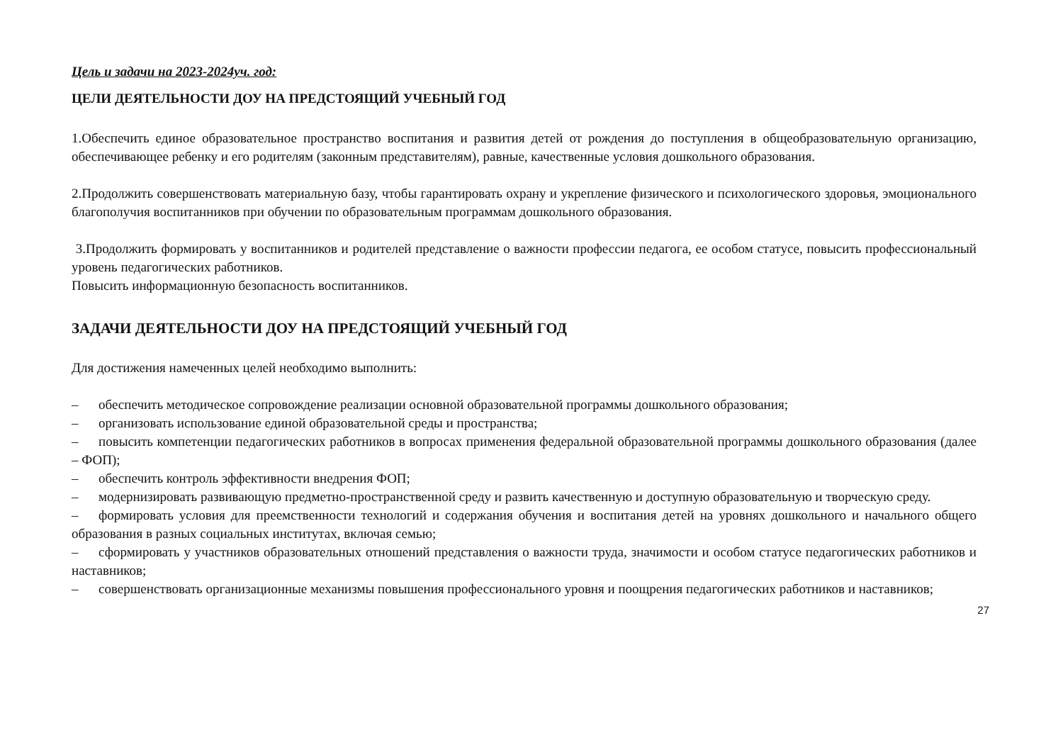Цель и задачи на 2023-2024уч. год:
ЦЕЛИ ДЕЯТЕЛЬНОСТИ ДОУ НА ПРЕДСТОЯЩИЙ УЧЕБНЫЙ ГОД
1.Обеспечить единое образовательное пространство воспитания и развития детей от рождения до поступления в общеобразовательную организацию, обеспечивающее ребенку и его родителям (законным представителям), равные, качественные условия дошкольного образования.
2.Продолжить совершенствовать материальную базу, чтобы гарантировать охрану и укрепление физического и психологического здоровья, эмоционального благополучия воспитанников при обучении по образовательным программам дошкольного образования.
3.Продолжить формировать у воспитанников и родителей представление о важности профессии педагога, ее особом статусе, повысить профессиональный уровень педагогических работников.
Повысить информационную безопасность воспитанников.
ЗАДАЧИ ДЕЯТЕЛЬНОСТИ ДОУ НА ПРЕДСТОЯЩИЙ УЧЕБНЫЙ ГОД
Для достижения намеченных целей необходимо выполнить:
– обеспечить методическое сопровождение реализации основной образовательной программы дошкольного образования;
– организовать использование единой образовательной среды и пространства;
– повысить компетенции педагогических работников в вопросах применения федеральной образовательной программы дошкольного образования (далее – ФОП);
– обеспечить контроль эффективности внедрения ФОП;
– модернизировать развивающую предметно-пространственной среду и развить качественную и доступную образовательную и творческую среду.
– формировать условия для преемственности технологий и содержания обучения и воспитания детей на уровнях дошкольного и начального общего образования в разных социальных институтах, включая семью;
– сформировать у участников образовательных отношений представления о важности труда, значимости и особом статусе педагогических работников и наставников;
– совершенствовать организационные механизмы повышения профессионального уровня и поощрения педагогических работников и наставников;
27